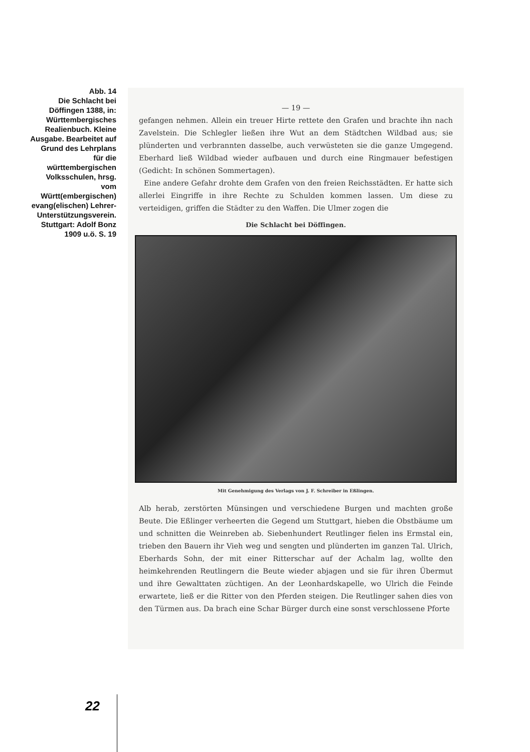Abb. 14
Die Schlacht bei Döffingen 1388, in: Württembergisches Realienbuch. Kleine Ausgabe. Bearbeitet auf Grund des Lehrplans für die württembergischen Volksschulen, hrsg. vom Württ(embergischen) evang(elischen) Lehrer-Unterstützungsverein. Stuttgart: Adolf Bonz 1909 u.ö. S. 19
— 19 —
gefangen nehmen. Allein ein treuer Hirte rettete den Grafen und brachte ihn nach Zavelstein. Die Schlegler ließen ihre Wut an dem Städtchen Wildbad aus; sie plünderten und verbrannten dasselbe, auch verwüsteten sie die ganze Umgegend. Eberhard ließ Wildbad wieder aufbauen und durch eine Ringmauer befestigen (Gedicht: In schönen Sommertagen).
Eine andere Gefahr drohte dem Grafen von den freien Reichsstädten. Er hatte sich allerlei Eingriffe in ihre Rechte zu Schulden kommen lassen. Um diese zu verteidigen, griffen die Städter zu den Waffen. Die Ulmer zogen die
Die Schlacht bei Döffingen.
Mit Genehmigung des Verlags von J. F. Schreiber in Eßlingen.
Alb herab, zerstörten Münsingen und verschiedene Burgen und machten große Beute. Die Eßlinger verheerten die Gegend um Stuttgart, hieben die Obstbäume um und schnitten die Weinreben ab. Siebenhundert Reutlinger fielen ins Ermstal ein, trieben den Bauern ihr Vieh weg und sengten und plünderten im ganzen Tal. Ulrich, Eberhards Sohn, der mit einer Ritterschar auf der Achalm lag, wollte den heimkehrenden Reutlingern die Beute wieder abjagen und sie für ihren Übermut und ihre Gewalttaten züchtigen. An der Leonhardskapelle, wo Ulrich die Feinde erwartete, ließ er die Ritter von den Pferden steigen. Die Reutlinger sahen dies von den Türmen aus. Da brach eine Schar Bürger durch eine sonst verschlossene Pforte
22